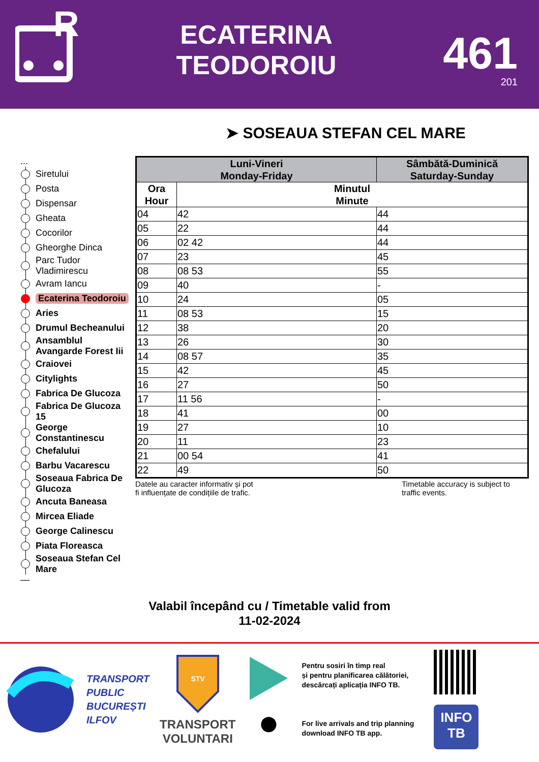R
ECATERINA
TEODOROIU
461
201
➤ SOSEAUA STEFAN CEL MARE
...
Siretului
Posta
Dispensar
Gheata
Cocorilor
Gheorghe Dinca
Parc Tudor
Vladimirescu
Avram Iancu
Ecaterina Teodoroiu
Aries
Drumul Becheanului
Ansamblul
Avangarde Forest Iii
Craiovei
Citylights
Fabrica De Glucoza
Fabrica De Glucoza
15
George
Constantinescu
Chefalului
Barbu Vacarescu
Soseaua Fabrica De
Glucoza
Ancuta Baneasa
Mircea Eliade
George Calinescu
Piata Floreasca
Soseaua Stefan Cel
Mare
—
| Luni-Vineri Monday-Friday | | Sâmbătă-Duminică Saturday-Sunday |
| --- | --- | --- |
| Ora Hour | Minutul Minute | |
| 04 | 42 | 44 |
| 05 | 22 | 44 |
| 06 | 02 42 | 44 |
| 07 | 23 | 45 |
| 08 | 08 53 | 55 |
| 09 | 40 | - |
| 10 | 24 | 05 |
| 11 | 08 53 | 15 |
| 12 | 38 | 20 |
| 13 | 26 | 30 |
| 14 | 08 57 | 35 |
| 15 | 42 | 45 |
| 16 | 27 | 50 |
| 17 | 11 56 | - |
| 18 | 41 | 00 |
| 19 | 27 | 10 |
| 20 | 11 | 23 |
| 21 | 00 54 | 41 |
| 22 | 49 | 50 |
Datele au caracter informativ și pot
fi influențate de condițiile de trafic.
Timetable accuracy is subject to
traffic events.
Valabil începând cu / Timetable valid from
11-02-2024
TRANSPORT
PUBLIC
BUCUREȘTI
ILFOV
STV
TRANSPORT
VOLUNTARI
●
Pentru sosiri în timp real
și pentru planificarea călătoriei,
descărcați aplicația INFO TB.
For live arrivals and trip planning
download INFO TB app.
INFO
TB